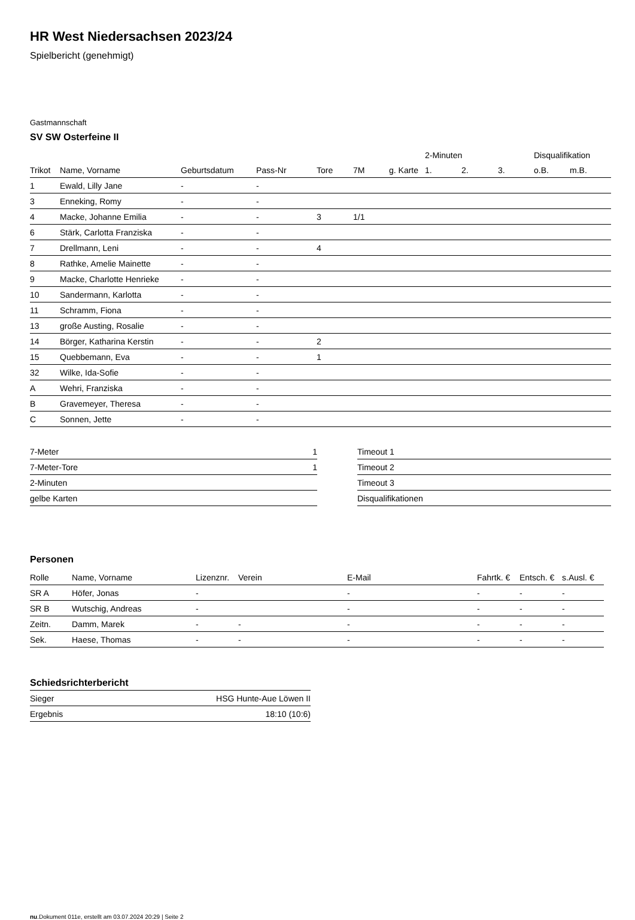HR West Niedersachsen 2023/24
Spielbericht (genehmigt)
Gastmannschaft
SV SW Osterfeine II
| | | | | | | | 2-Minuten | | | Disqualifikation | |
| --- | --- | --- | --- | --- | --- | --- | --- | --- | --- | --- | --- |
| Trikot | Name, Vorname | Geburtsdatum | Pass-Nr | Tore | 7M | g. Karte | 1. | 2. | 3. | o.B. | m.B. |
| 1 | Ewald, Lilly Jane | - | - | | | | | | | | |
| 3 | Enneking, Romy | - | - | | | | | | | | |
| 4 | Macke, Johanne Emilia | - | - | 3 | 1/1 | | | | | | |
| 6 | Stärk, Carlotta Franziska | - | - | | | | | | | | |
| 7 | Drellmann, Leni | - | - | 4 | | | | | | | |
| 8 | Rathke, Amelie Mainette | - | - | | | | | | | | |
| 9 | Macke, Charlotte Henrieke | - | - | | | | | | | | |
| 10 | Sandermann, Karlotta | - | - | | | | | | | | |
| 11 | Schramm, Fiona | - | - | | | | | | | | |
| 13 | große Austing, Rosalie | - | - | | | | | | | | |
| 14 | Börger, Katharina Kerstin | - | - | 2 | | | | | | | |
| 15 | Quebbemann, Eva | - | - | 1 | | | | | | | |
| 32 | Wilke, Ida-Sofie | - | - | | | | | | | | |
| A | Wehri, Franziska | - | - | | | | | | | | |
| B | Gravemeyer, Theresa | - | - | | | | | | | | |
| C | Sonnen, Jette | - | - | | | | | | | | |
| 7-Meter | 1 |
| 7-Meter-Tore | 1 |
| 2-Minuten | |
| gelbe Karten | |
| Timeout 1 |
| Timeout 2 |
| Timeout 3 |
| Disqualifikationen |
Personen
| Rolle | Name, Vorname | Lizenznr. | Verein | E-Mail | Fahrtk. € | Entsch. € | s.Ausl. € |
| --- | --- | --- | --- | --- | --- | --- | --- |
| SR A | Höfer, Jonas | - | | - | - | - | - |
| SR B | Wutschig, Andreas | - | | - | - | - | - |
| Zeitn. | Damm, Marek | - | - | - | - | - | - |
| Sek. | Haese, Thomas | - | - | - | - | - | - |
Schiedsrichterbericht
| Sieger | HSG Hunte-Aue Löwen II |
| Ergebnis | 18:10 (10:6) |
nu.Dokument 011e, erstellt am 03.07.2024 20:29 | Seite 2